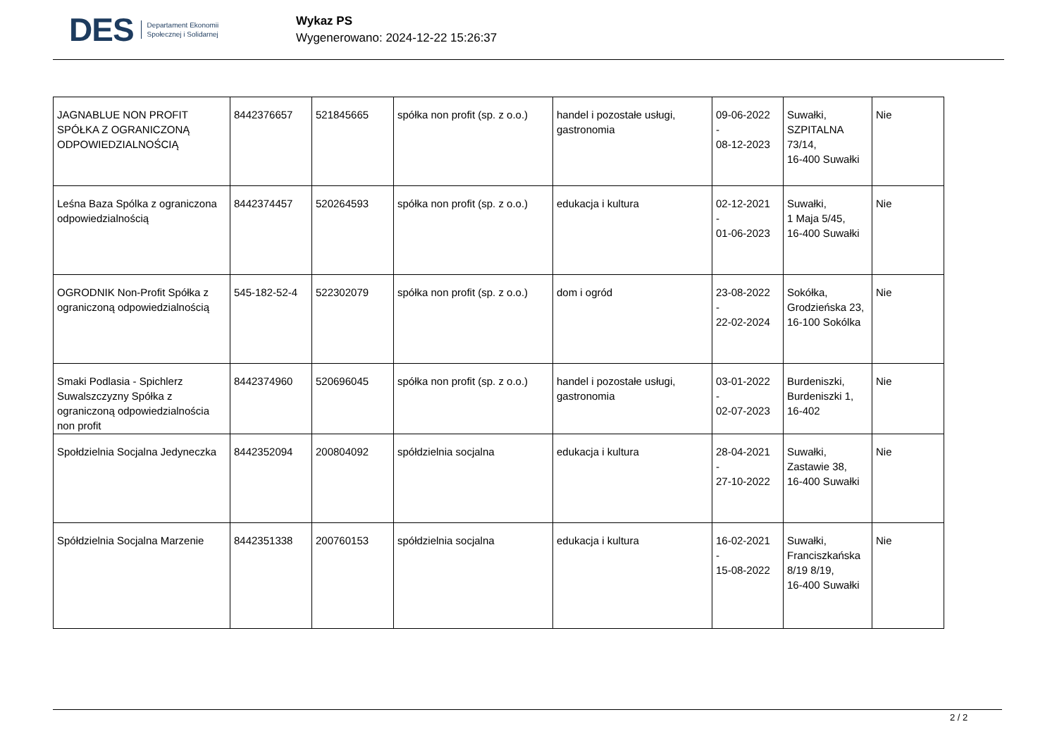DES Departament Ekonomii
Społecznej i Solidarnej
Wykaz PS
Wygenerowano: 2024-12-22 15:26:37
| JAGNABLUE NON PROFIT SPÓŁKA Z OGRANICZONĄ ODPOWIEDZIALNOŚCIĄ | 8442376657 | 521845665 | spółka non profit (sp. z o.o.) | handel i pozostałe usługi, gastronomia | 09-06-2022 - 08-12-2023 | Suwałki, SZPITALNA 73/14, 16-400 Suwałki | Nie |
| Leśna Baza Spólka z ograniczona odpowiedzialnością | 8442374457 | 520264593 | spółka non profit (sp. z o.o.) | edukacja i kultura | 02-12-2021 - 01-06-2023 | Suwałki, 1 Maja 5/45, 16-400 Suwałki | Nie |
| OGRODNIK Non-Profit Spółka z ograniczoną odpowiedzialnością | 545-182-52-4 | 522302079 | spółka non profit (sp. z o.o.) | dom i ogród | 23-08-2022 - 22-02-2024 | Sokółka, Grodzieńska 23, 16-100 Sokólka | Nie |
| Smaki Podlasia - Spichlerz Suwalszczyzny Spółka z ograniczoną odpowiedzialnościa non profit | 8442374960 | 520696045 | spółka non profit (sp. z o.o.) | handel i pozostałe usługi, gastronomia | 03-01-2022 - 02-07-2023 | Burdeniszki, Burdeniszki 1, 16-402 | Nie |
| Społdzielnia Socjalna Jedyneczka | 8442352094 | 200804092 | spółdzielnia socjalna | edukacja i kultura | 28-04-2021 - 27-10-2022 | Suwałki, Zastawie 38, 16-400 Suwałki | Nie |
| Spółdzielnia Socjalna Marzenie | 8442351338 | 200760153 | spółdzielnia socjalna | edukacja i kultura | 16-02-2021 - 15-08-2022 | Suwałki, Franciszkańska 8/19 8/19, 16-400 Suwałki | Nie |
2 / 2